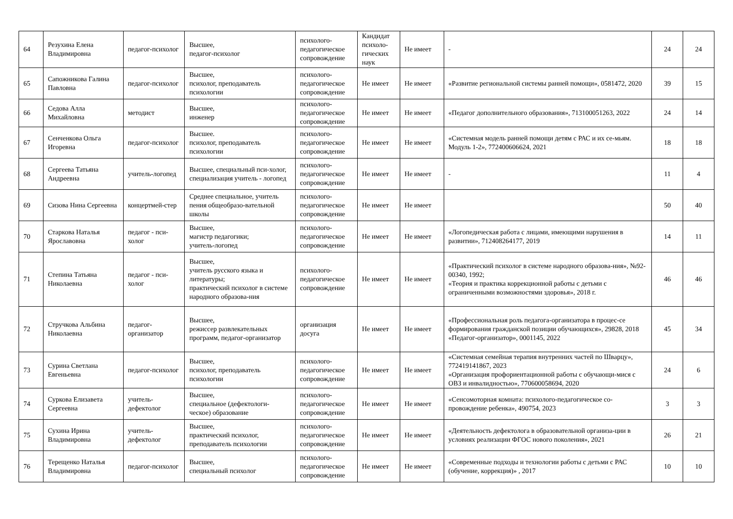| 64 | Резухина Елена Владимировна | педагог-психолог | Высшее, педагог-психолог | психолого-педагогическое сопровождение | Кандидат психоло-гических наук | Не имеет | - | 24 | 24 |
| 65 | Сапожникова Галина Павловна | педагог-психолог | Высшее, психолог, преподаватель психологии | психолого-педагогическое сопровождение | Не имеет | Не имеет | «Развитие региональной системы ранней помощи», 0581472, 2020 | 39 | 15 |
| 66 | Седова Алла Михайловна | методист | Высшее, инженер | психолого-педагогическое сопровождение | Не имеет | Не имеет | «Педагог дополнительного образования», 713100051263, 2022 | 24 | 14 |
| 67 | Сенченкова Ольга Игоревна | педагог-психолог | Высшее. психолог, преподаватель психологии | психолого-педагогическое сопровождение | Не имеет | Не имеет | «Системная модель ранней помощи детям с РАС и их се-мьям. Модуль 1-2», 772400606624, 2021 | 18 | 18 |
| 68 | Сергеева Татьяна Андреевна | учитель-логопед | Высшее, специальный пси-холог, специализация учитель - логопед | психолого-педагогическое сопровождение | Не имеет | Не имеет | - | 11 | 4 |
| 69 | Сизова Нина Сергеевна | концертмей-стер | Среднее специальное, учитель пения общеобразо-вательной школы | психолого-педагогическое сопровождение | Не имеет | Не имеет | | 50 | 40 |
| 70 | Старкова Наталья Ярославовна | педагог - пси-холог | Высшее, магистр педагогики; учитель-логопед | психолого-педагогическое сопровождение | Не имеет | Не имеет | «Логопедическая работа с лицами, имеющими нарушения в развитии», 712408264177, 2019 | 14 | 11 |
| 71 | Степина Татьяна Николаевна | педагог - пси-холог | Высшее, учитель русского языка и литературы; практический психолог в системе народного образова-ния | психолого-педагогическое сопровождение | Не имеет | Не имеет | «Практический психолог в системе народного образова-ния», №92-00340, 1992; «Теория и практика коррекционной работы с детьми с ограниченными возможностями здоровья», 2018 г. | 46 | 46 |
| 72 | Стручкова Альбина Николаевна | педагог-организатор | Высшее, режиссер развлекательных программ, педагог-организатор | организация досуга | Не имеет | Не имеет | «Профессиональная роль педагога-организатора в процес-се формирования гражданской позиции обучающихся», 29828, 2018 «Педагог-организатор», 0001145, 2022 | 45 | 34 |
| 73 | Сурина Светлана Евгеньевна | педагог-психолог | Высшее, психолог, преподаватель психологии | психолого-педагогическое сопровождение | Не имеет | Не имеет | «Системная семейная терапия внутренних частей по Шварцу», 772419141867, 2023 «Организация профориентационной работы с обучающи-мися с ОВЗ и инвалидностью», 770600058694, 2020 | 24 | 6 |
| 74 | Суркова Елизавета Сергеевна | учитель-дефектолог | Высшее, специальное (дефектологи-ческое) образование | психолого-педагогическое сопровождение | Не имеет | Не имеет | «Сенсомоторная комната: психолого-педагогическое со-провождение ребенка», 490754, 2023 | 3 | 3 |
| 75 | Сухина Ирина Владимировна | учитель-дефектолог | Высшее, практический психолог, преподаватель психологии | психолого-педагогическое сопровождение | Не имеет | Не имеет | «Деятельность дефектолога в образовательной организа-ции в условиях реализации ФГОС нового поколения», 2021 | 26 | 21 |
| 76 | Терещенко Наталья Владимировна | педагог-психолог | Высшее, специальный психолог | психолого-педагогическое сопровождение | Не имеет | Не имеет | «Современные подходы и технологии работы с детьми с РАС (обучение, коррекция)» , 2017 | 10 | 10 |